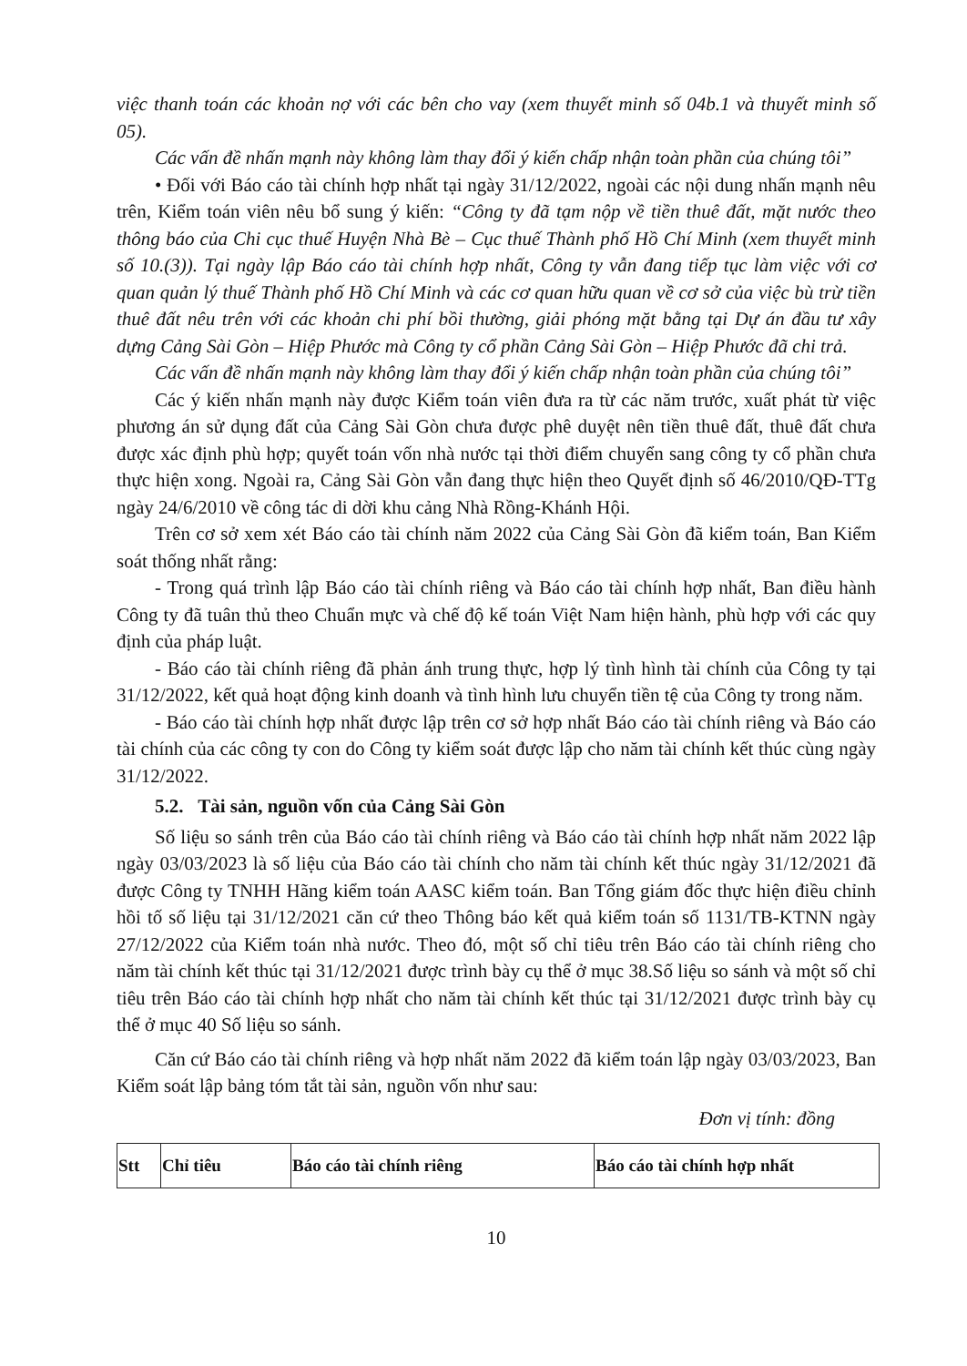việc thanh toán các khoản nợ với các bên cho vay (xem thuyết minh số 04b.1 và thuyết minh số 05).
Các vấn đề nhấn mạnh này không làm thay đổi ý kiến chấp nhận toàn phần của chúng tôi”
• Đối với Báo cáo tài chính hợp nhất tại ngày 31/12/2022, ngoài các nội dung nhấn mạnh nêu trên, Kiểm toán viên nêu bổ sung ý kiến: “Công ty đã tạm nộp về tiền thuê đất, mặt nước theo thông báo của Chi cục thuế Huyện Nhà Bè – Cục thuế Thành phố Hồ Chí Minh (xem thuyết minh số 10.(3)). Tại ngày lập Báo cáo tài chính hợp nhất, Công ty vẫn đang tiếp tục làm việc với cơ quan quản lý thuế Thành phố Hồ Chí Minh và các cơ quan hữu quan về cơ sở của việc bù trừ tiền thuê đất nêu trên với các khoản chi phí bồi thường, giải phóng mặt bằng tại Dự án đầu tư xây dựng Cảng Sài Gòn – Hiệp Phước mà Công ty cổ phần Cảng Sài Gòn – Hiệp Phước đã chi trả.
Các vấn đề nhấn mạnh này không làm thay đổi ý kiến chấp nhận toàn phần của chúng tôi”
Các ý kiến nhấn mạnh này được Kiểm toán viên đưa ra từ các năm trước, xuất phát từ việc phương án sử dụng đất của Cảng Sài Gòn chưa được phê duyệt nên tiền thuê đất, thuê đất chưa được xác định phù hợp; quyết toán vốn nhà nước tại thời điểm chuyển sang công ty cổ phần chưa thực hiện xong. Ngoài ra, Cảng Sài Gòn vẫn đang thực hiện theo Quyết định số 46/2010/QĐ-TTg ngày 24/6/2010 về công tác di dời khu cảng Nhà Rồng-Khánh Hội.
Trên cơ sở xem xét Báo cáo tài chính năm 2022 của Cảng Sài Gòn đã kiểm toán, Ban Kiểm soát thống nhất rằng:
- Trong quá trình lập Báo cáo tài chính riêng và Báo cáo tài chính hợp nhất, Ban điều hành Công ty đã tuân thủ theo Chuẩn mực và chế độ kế toán Việt Nam hiện hành, phù hợp với các quy định của pháp luật.
- Báo cáo tài chính riêng đã phản ánh trung thực, hợp lý tình hình tài chính của Công ty tại 31/12/2022, kết quả hoạt động kinh doanh và tình hình lưu chuyển tiền tệ của Công ty trong năm.
- Báo cáo tài chính hợp nhất được lập trên cơ sở hợp nhất Báo cáo tài chính riêng và Báo cáo tài chính của các công ty con do Công ty kiểm soát được lập cho năm tài chính kết thúc cùng ngày 31/12/2022.
5.2. Tài sản, nguồn vốn của Cảng Sài Gòn
Số liệu so sánh trên của Báo cáo tài chính riêng và Báo cáo tài chính hợp nhất năm 2022 lập ngày 03/03/2023 là số liệu của Báo cáo tài chính cho năm tài chính kết thúc ngày 31/12/2021 đã được Công ty TNHH Hãng kiểm toán AASC kiểm toán. Ban Tổng giám đốc thực hiện điều chỉnh hồi tố số liệu tại 31/12/2021 căn cứ theo Thông báo kết quả kiểm toán số 1131/TB-KTNN ngày 27/12/2022 của Kiểm toán nhà nước. Theo đó, một số chỉ tiêu trên Báo cáo tài chính riêng cho năm tài chính kết thúc tại 31/12/2021 được trình bày cụ thể ở mục 38.Số liệu so sánh và một số chỉ tiêu trên Báo cáo tài chính hợp nhất cho năm tài chính kết thúc tại 31/12/2021 được trình bày cụ thể ở mục 40 Số liệu so sánh.
Căn cứ Báo cáo tài chính riêng và hợp nhất năm 2022 đã kiểm toán lập ngày 03/03/2023, Ban Kiểm soát lập bảng tóm tắt tài sản, nguồn vốn như sau:
Đơn vị tính: đồng
| Stt | Chỉ tiêu | Báo cáo tài chính riêng | Báo cáo tài chính hợp nhất |
| --- | --- | --- | --- |
10